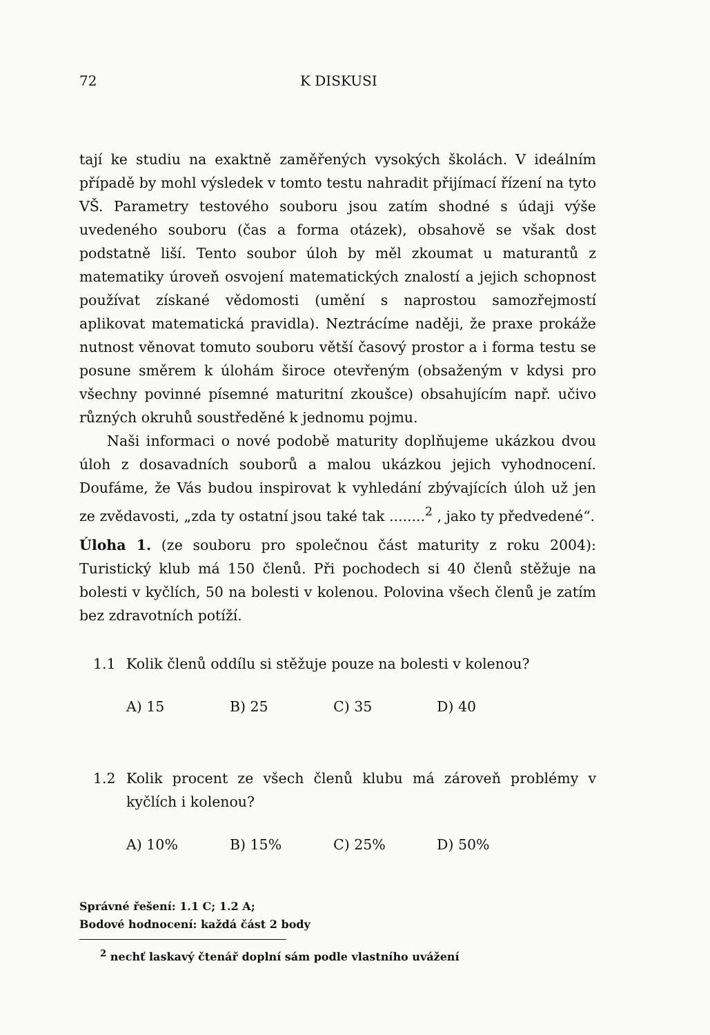72 K DISKUSI
tají ke studiu na exaktně zaměřených vysokých školách. V ideálním případě by mohl výsledek v tomto testu nahradit přijímací řízení na tyto VŠ. Parametry testového souboru jsou zatím shodné s údaji výše uvedeného souboru (čas a forma otázek), obsahově se však dost podstatně liší. Tento soubor úloh by měl zkoumat u maturantů z matematiky úroveň osvojení matematických znalostí a jejich schopnost používat získané vědomosti (umění s naprostou samozřejmostí aplikovat matematická pravidla). Neztrácíme naději, že praxe prokáže nutnost věnovat tomuto souboru větší časový prostor a i forma testu se posune směrem k úlohám široce otevřeným (obsaženým v kdysi pro všechny povinné písemné maturitní zkoušce) obsahujícím např. učivo různých okruhů soustředěné k jednomu pojmu.
Naši informaci o nové podobě maturity doplňujeme ukázkou dvou úloh z dosavadních souborů a malou ukázkou jejich vyhodnocení. Doufáme, že Vás budou inspirovat k vyhledání zbývajících úloh už jen ze zvědavosti, „zda ty ostatní jsou také tak ........<sup>2</sup> , jako ty předvedené“.
Úloha 1. (ze souboru pro společnou část maturity z roku 2004): Turistický klub má 150 členů. Při pochodech si 40 členů stěžuje na bolesti v kyčlích, 50 na bolesti v kolenou. Polovina všech členů je zatím bez zdravotních potíží.
1.1 Kolik členů oddílu si stěžuje pouze na bolesti v kolenou?
A) 15 B) 25 C) 35 D) 40
1.2 Kolik procent ze všech členů klubu má zároveň problémy v kyčlích i kolenou?
A) 10% B) 15% C) 25% D) 50%
Správné řešení: 1.1 C; 1.2 A;
Bodové hodnocení: každá část 2 body
<sup>2</sup> nechť laskavý čtenář doplní sám podle vlastního uvážení